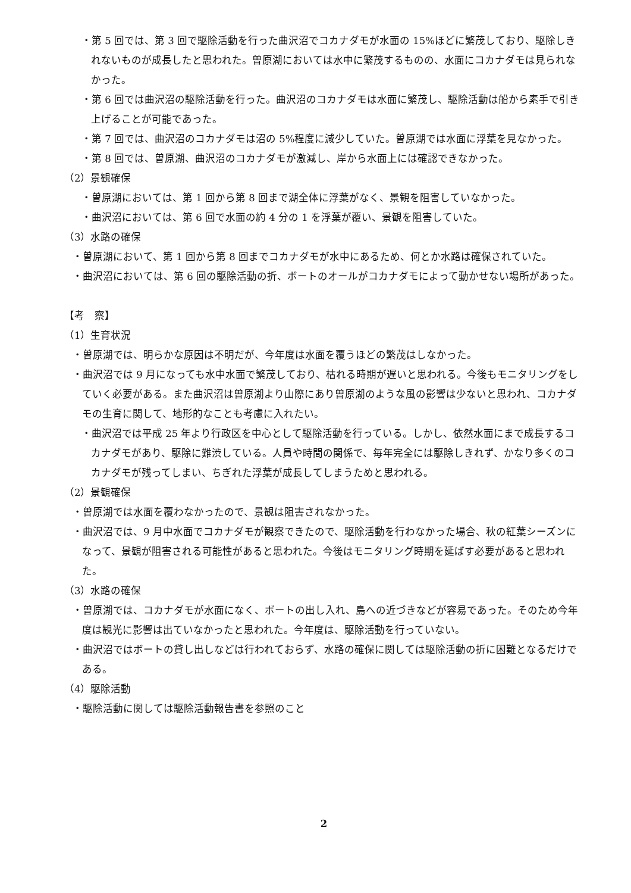・第 5 回では、第 3 回で駆除活動を行った曲沢沼でコカナダモが水面の 15%ほどに繁茂しており、駆除しきれないものが成長したと思われた。曽原湖においては水中に繁茂するものの、水面にコカナダモは見られなかった。
・第 6 回では曲沢沼の駆除活動を行った。曲沢沼のコカナダモは水面に繁茂し、駆除活動は船から素手で引き上げることが可能であった。
・第 7 回では、曲沢沼のコカナダモは沼の 5%程度に減少していた。曽原湖では水面に浮葉を見なかった。
・第 8 回では、曽原湖、曲沢沼のコカナダモが激減し、岸から水面上には確認できなかった。
（2）景観確保
・曽原湖においては、第 1 回から第 8 回まで湖全体に浮葉がなく、景観を阻害していなかった。
・曲沢沼においては、第 6 回で水面の約 4 分の 1 を浮葉が覆い、景観を阻害していた。
（3）水路の確保
・曽原湖において、第 1 回から第 8 回までコカナダモが水中にあるため、何とか水路は確保されていた。
・曲沢沼においては、第 6 回の駆除活動の折、ボートのオールがコカナダモによって動かせない場所があった。
【考　察】
（1）生育状況
・曽原湖では、明らかな原因は不明だが、今年度は水面を覆うほどの繁茂はしなかった。
・曲沢沼では 9 月になっても水中水面で繁茂しており、枯れる時期が遅いと思われる。今後もモニタリングをしていく必要がある。また曲沢沼は曽原湖より山際にあり曽原湖のような風の影響は少ないと思われ、コカナダモの生育に関して、地形的なことも考慮に入れたい。
・曲沢沼では平成 25 年より行政区を中心として駆除活動を行っている。しかし、依然水面にまで成長するコカナダモがあり、駆除に難渋している。人員や時間の関係で、毎年完全には駆除しきれず、かなり多くのコカナダモが残ってしまい、ちぎれた浮葉が成長してしまうためと思われる。
（2）景観確保
・曽原湖では水面を覆わなかったので、景観は阻害されなかった。
・曲沢沼では、9 月中水面でコカナダモが観察できたので、駆除活動を行わなかった場合、秋の紅葉シーズンになって、景観が阻害される可能性があると思われた。今後はモニタリング時期を延ばす必要があると思われた。
（3）水路の確保
・曽原湖では、コカナダモが水面になく、ボートの出し入れ、島への近づきなどが容易であった。そのため今年度は観光に影響は出ていなかったと思われた。今年度は、駆除活動を行っていない。
・曲沢沼ではボートの貸し出しなどは行われておらず、水路の確保に関しては駆除活動の折に困難となるだけである。
（4）駆除活動
・駆除活動に関しては駆除活動報告書を参照のこと
2